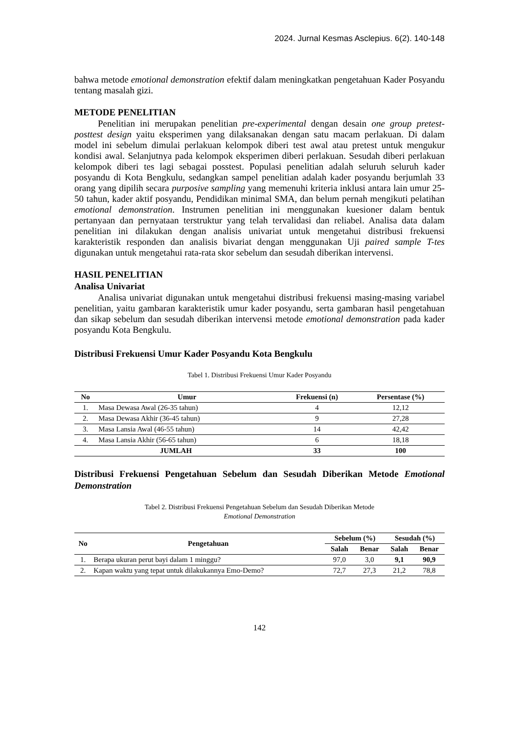2024. Jurnal Kesmas Asclepius. 6(2). 140-148
bahwa metode emotional demonstration efektif dalam meningkatkan pengetahuan Kader Posyandu tentang masalah gizi.
METODE PENELITIAN
Penelitian ini merupakan penelitian pre-experimental dengan desain one group pretest-posttest design yaitu eksperimen yang dilaksanakan dengan satu macam perlakuan. Di dalam model ini sebelum dimulai perlakuan kelompok diberi test awal atau pretest untuk mengukur kondisi awal. Selanjutnya pada kelompok eksperimen diberi perlakuan. Sesudah diberi perlakuan kelompok diberi tes lagi sebagai posstest. Populasi penelitian adalah seluruh seluruh kader posyandu di Kota Bengkulu, sedangkan sampel penelitian adalah kader posyandu berjumlah 33 orang yang dipilih secara purposive sampling yang memenuhi kriteria inklusi antara lain umur 25-50 tahun, kader aktif posyandu, Pendidikan minimal SMA, dan belum pernah mengikuti pelatihan emotional demonstration. Instrumen penelitian ini menggunakan kuesioner dalam bentuk pertanyaan dan pernyataan terstruktur yang telah tervalidasi dan reliabel. Analisa data dalam penelitian ini dilakukan dengan analisis univariat untuk mengetahui distribusi frekuensi karakteristik responden dan analisis bivariat dengan menggunakan Uji paired sample T-tes digunakan untuk mengetahui rata-rata skor sebelum dan sesudah diberikan intervensi.
HASIL PENELITIAN
Analisa Univariat
Analisa univariat digunakan untuk mengetahui distribusi frekuensi masing-masing variabel penelitian, yaitu gambaran karakteristik umur kader posyandu, serta gambaran hasil pengetahuan dan sikap sebelum dan sesudah diberikan intervensi metode emotional demonstration pada kader posyandu Kota Bengkulu.
Distribusi Frekuensi Umur Kader Posyandu Kota Bengkulu
Tabel 1. Distribusi Frekuensi Umur Kader Posyandu
| No | Umur | Frekuensi (n) | Persentase (%) |
| --- | --- | --- | --- |
| 1. | Masa Dewasa Awal (26-35 tahun) | 4 | 12,12 |
| 2. | Masa Dewasa Akhir (36-45 tahun) | 9 | 27,28 |
| 3. | Masa Lansia Awal (46-55 tahun) | 14 | 42,42 |
| 4. | Masa Lansia Akhir (56-65 tahun) | 6 | 18,18 |
| JUMLAH | | 33 | 100 |
Distribusi Frekuensi Pengetahuan Sebelum dan Sesudah Diberikan Metode Emotional Demonstration
Tabel 2. Distribusi Frekuensi Pengetahuan Sebelum dan Sesudah Diberikan Metode
Emotional Demonstration
| No | Pengetahuan | Sebelum (%) | | Sesudah (%) | |
| --- | --- | --- | --- | --- | --- |
| | | Salah | Benar | Salah | Benar |
| 1. | Berapa ukuran perut bayi dalam 1 minggu? | 97,0 | 3,0 | 9,1 | 90,9 |
| 2. | Kapan waktu yang tepat untuk dilakukannya Emo-Demo? | 72,7 | 27,3 | 21,2 | 78,8 |
142